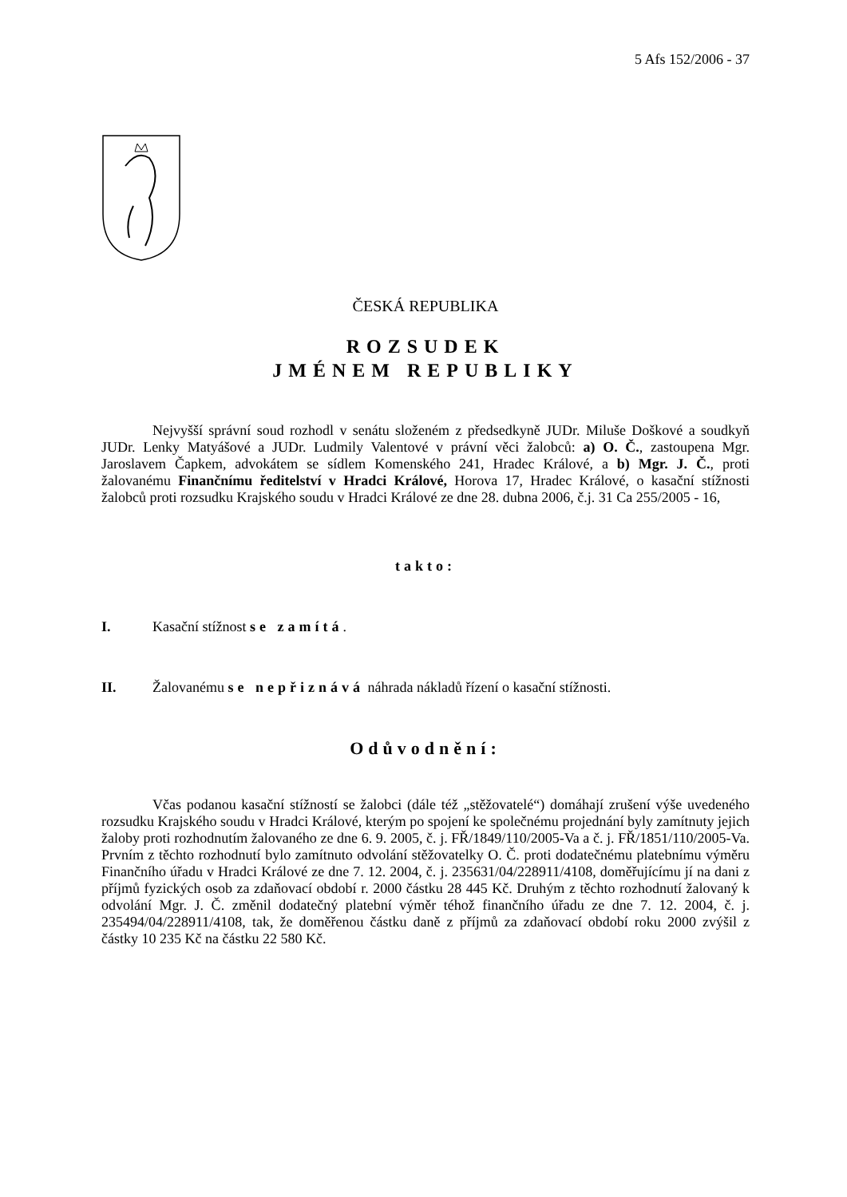5 Afs 152/2006 - 37
ČESKÁ REPUBLIKA
ROZSUDEK
JMÉNEM REPUBLIKY
Nejvyšší správní soud rozhodl v senátu složeném z předsedkyně JUDr. Miluše Doškové a soudkyň JUDr. Lenky Matyášové a JUDr. Ludmily Valentové v právní věci žalobců: a) O. Č., zastoupena Mgr. Jaroslavem Čapkem, advokátem se sídlem Komenského 241, Hradec Králové, a b) Mgr. J. Č., proti žalovanému Finančnímu ředitelství v Hradci Králové, Horova 17, Hradec Králové, o kasační stížnosti žalobců proti rozsudku Krajského soudu v Hradci Králové ze dne 28. dubna 2006, č.j. 31 Ca 255/2005 - 16,
takto:
I. Kasační stížnost se zamítá.
II. Žalovanému se nepřiznává náhrada nákladů řízení o kasační stížnosti.
Odůvodnění:
Včas podanou kasační stížností se žalobci (dále též „stěžovatelé“) domáhají zrušení výše uvedeného rozsudku Krajského soudu v Hradci Králové, kterým po spojení ke společnému projednání byly zamítnuty jejich žaloby proti rozhodnutím žalovaného ze dne 6. 9. 2005, č. j. FŘ/1849/110/2005-Va a č. j. FŘ/1851/110/2005-Va. Prvním z těchto rozhodnutí bylo zamítnuto odvolání stěžovatelky O. Č. proti dodatečnému platebnímu výměru Finančního úřadu v Hradci Králové ze dne 7. 12. 2004, č. j. 235631/04/228911/4108, doměřujícímu jí na dani z příjmů fyzických osob za zdaňovací období r. 2000 částku 28 445 Kč. Druhým z těchto rozhodnutí žalovaný k odvolání Mgr. J. Č. změnil dodatečný platební výměr téhož finančního úřadu ze dne 7. 12. 2004, č. j. 235494/04/228911/4108, tak, že doměřenou částku daně z příjmů za zdaňovací období roku 2000 zvýšil z částky 10 235 Kč na částku 22 580 Kč.